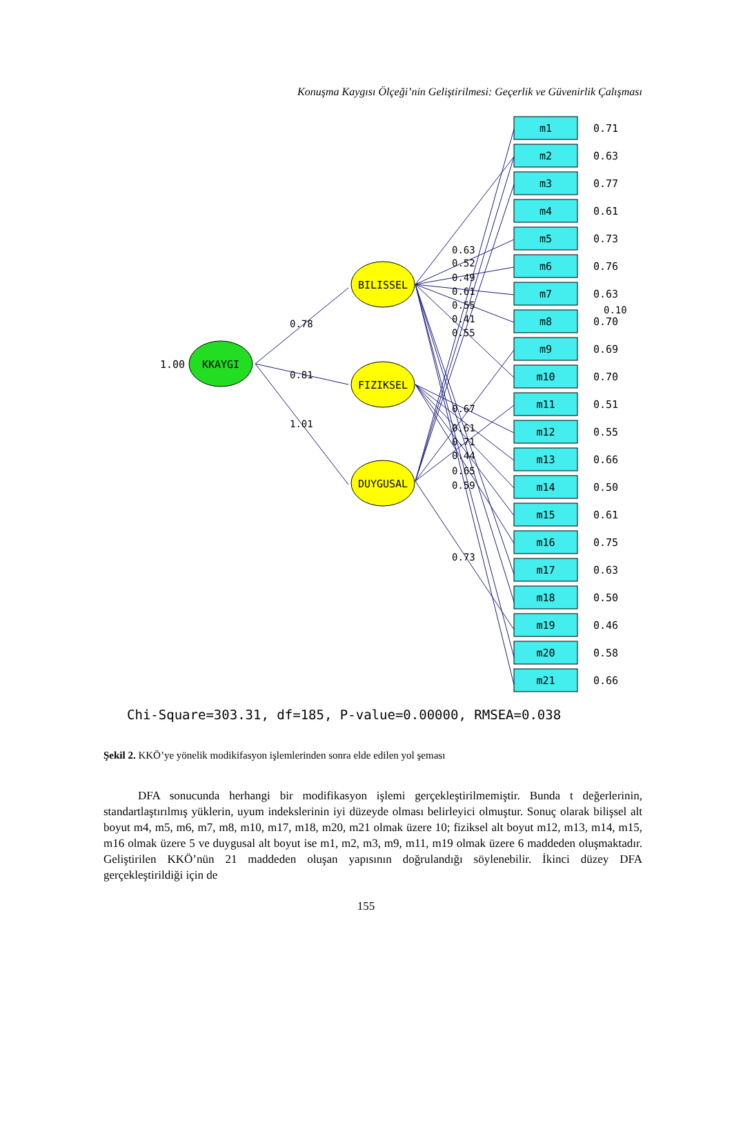Konuşma Kaygısı Ölçeği’nin Geliştirilmesi: Geçerlik ve Güvenirlik Çalışması
KKAYGI
1.00
BILISSEL
FIZIKSEL
DUYGUSAL
0.78
0.81
1.01
0.63
0.52
0.49
0.61
0.55
0.41
0.55
0.67
0.61
0.71
0.44
0.65
0.59
0.73
0.10
m1
0.71
m2
0.63
m3
0.77
m4
0.61
m5
0.73
m6
0.76
m7
0.63
m8
0.70
m9
0.69
m10
0.70
m11
0.51
m12
0.55
m13
0.66
m14
0.50
m15
0.61
m16
0.75
m17
0.63
m18
0.50
m19
0.46
m20
0.58
m21
0.66
Chi-Square=303.31, df=185, P-value=0.00000, RMSEA=0.038
Şekil 2. KKÖ’ye yönelik modikifasyon işlemlerinden sonra elde edilen yol şeması
DFA sonucunda herhangi bir modifikasyon işlemi gerçekleştirilmemiştir. Bunda t değerlerinin, standartlaştırılmış yüklerin, uyum indekslerinin iyi düzeyde olması belirleyici olmuştur. Sonuç olarak bilişsel alt boyut m4, m5, m6, m7, m8, m10, m17, m18, m20, m21 olmak üzere 10; fiziksel alt boyut m12, m13, m14, m15, m16 olmak üzere 5 ve duygusal alt boyut ise m1, m2, m3, m9, m11, m19 olmak üzere 6 maddeden oluşmaktadır. Geliştirilen KKÖ’nün 21 maddeden oluşan yapısının doğrulandığı söylenebilir. İkinci düzey DFA gerçekleştirildiği için de
155